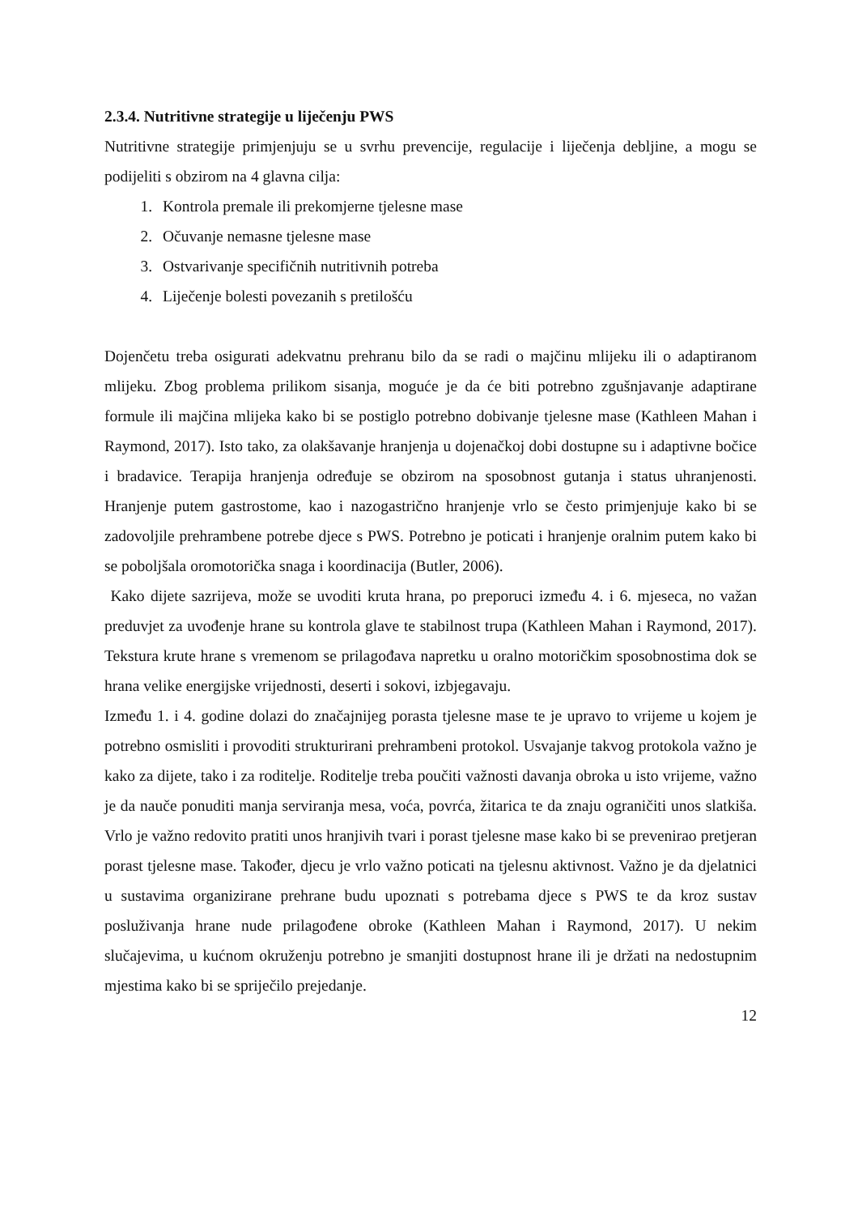2.3.4. Nutritivne strategije u liječenju PWS
Nutritivne strategije primjenjuju se u svrhu prevencije, regulacije i liječenja debljine, a mogu se podijeliti s obzirom na 4 glavna cilja:
1. Kontrola premale ili prekomjerne tjelesne mase
2. Očuvanje nemasne tjelesne mase
3. Ostvarivanje specifičnih nutritivnih potreba
4. Liječenje bolesti povezanih s pretilošću
Dojenčetu treba osigurati adekvatnu prehranu bilo da se radi o majčinu mlijeku ili o adaptiranom mlijeku. Zbog problema prilikom sisanja, moguće je da će biti potrebno zgušnjavanje adaptirane formule ili majčina mlijeka kako bi se postiglo potrebno dobivanje tjelesne mase (Kathleen Mahan i Raymond, 2017). Isto tako, za olakšavanje hranjenja u dojenačkoj dobi dostupne su i adaptivne bočice i bradavice. Terapija hranjenja određuje se obzirom na sposobnost gutanja i status uhranjenosti. Hranjenje putem gastrostome, kao i nazogastrično hranjenje vrlo se često primjenjuje kako bi se zadovoljile prehrambene potrebe djece s PWS. Potrebno je poticati i hranjenje oralnim putem kako bi se poboljšala oromotorička snaga i koordinacija (Butler, 2006).
Kako dijete sazrijeva, može se uvoditi kruta hrana, po preporuci između 4. i 6. mjeseca, no važan preduvjet za uvođenje hrane su kontrola glave te stabilnost trupa (Kathleen Mahan i Raymond, 2017). Tekstura krute hrane s vremenom se prilagođava napretku u oralno motoričkim sposobnostima dok se hrana velike energijske vrijednosti, deserti i sokovi, izbjegavaju.
Između 1. i 4. godine dolazi do značajnijeg porasta tjelesne mase te je upravo to vrijeme u kojem je potrebno osmisliti i provoditi strukturirani prehrambeni protokol. Usvajanje takvog protokola važno je kako za dijete, tako i za roditelje. Roditelje treba poučiti važnosti davanja obroka u isto vrijeme, važno je da nauče ponuditi manja serviranja mesa, voća, povrća, žitarica te da znaju ograničiti unos slatkiša. Vrlo je važno redovito pratiti unos hranjivih tvari i porast tjelesne mase kako bi se prevenirao pretjeran porast tjelesne mase. Također, djecu je vrlo važno poticati na tjelesnu aktivnost. Važno je da djelatnici u sustavima organizirane prehrane budu upoznati s potrebama djece s PWS te da kroz sustav posluživanja hrane nude prilagođene obroke (Kathleen Mahan i Raymond, 2017). U nekim slučajevima, u kućnom okruženju potrebno je smanjiti dostupnost hrane ili je držati na nedostupnim mjestima kako bi se spriječilo prejedanje.
12